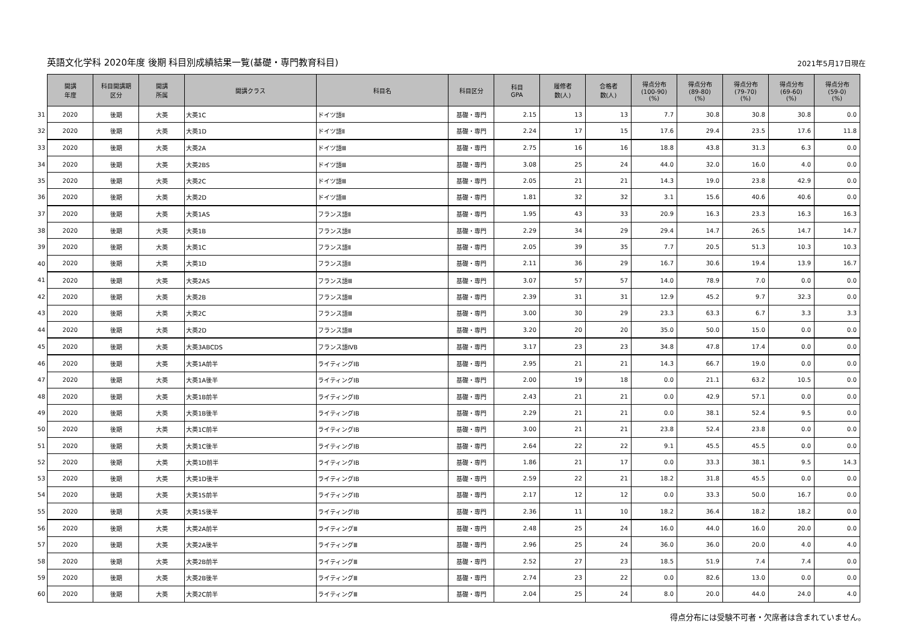英語文化学科 2020年度 後期 科目別成績結果一覧(基礎・専門教育科目)
2021年5月17日現在
| | 開講 年度 | 科目開講期 区分 | 開講 所属 | 開講クラス | 科目名 | 科目区分 | 科目 GPA | 履修者 数(人) | 合格者 数(人) | 得点分布 (100-90) (%) | 得点分布 (89-80) (%) | 得点分布 (79-70) (%) | 得点分布 (69-60) (%) | 得点分布 (59-0) (%) |
| 31 | 2020 | 後期 | 大英 | 大英1C | ドイツ語Ⅱ | 基礎・専門 | 2.15 | 13 | 13 | 7.7 | 30.8 | 30.8 | 30.8 | 0.0 |
| 32 | 2020 | 後期 | 大英 | 大英1D | ドイツ語Ⅱ | 基礎・専門 | 2.24 | 17 | 15 | 17.6 | 29.4 | 23.5 | 17.6 | 11.8 |
| 33 | 2020 | 後期 | 大英 | 大英2A | ドイツ語Ⅲ | 基礎・専門 | 2.75 | 16 | 16 | 18.8 | 43.8 | 31.3 | 6.3 | 0.0 |
| 34 | 2020 | 後期 | 大英 | 大英2BS | ドイツ語Ⅲ | 基礎・専門 | 3.08 | 25 | 24 | 44.0 | 32.0 | 16.0 | 4.0 | 0.0 |
| 35 | 2020 | 後期 | 大英 | 大英2C | ドイツ語Ⅲ | 基礎・専門 | 2.05 | 21 | 21 | 14.3 | 19.0 | 23.8 | 42.9 | 0.0 |
| 36 | 2020 | 後期 | 大英 | 大英2D | ドイツ語Ⅲ | 基礎・専門 | 1.81 | 32 | 32 | 3.1 | 15.6 | 40.6 | 40.6 | 0.0 |
| 37 | 2020 | 後期 | 大英 | 大英1AS | フランス語Ⅱ | 基礎・専門 | 1.95 | 43 | 33 | 20.9 | 16.3 | 23.3 | 16.3 | 16.3 |
| 38 | 2020 | 後期 | 大英 | 大英1B | フランス語Ⅱ | 基礎・専門 | 2.29 | 34 | 29 | 29.4 | 14.7 | 26.5 | 14.7 | 14.7 |
| 39 | 2020 | 後期 | 大英 | 大英1C | フランス語Ⅱ | 基礎・専門 | 2.05 | 39 | 35 | 7.7 | 20.5 | 51.3 | 10.3 | 10.3 |
| 40 | 2020 | 後期 | 大英 | 大英1D | フランス語Ⅱ | 基礎・専門 | 2.11 | 36 | 29 | 16.7 | 30.6 | 19.4 | 13.9 | 16.7 |
| 41 | 2020 | 後期 | 大英 | 大英2AS | フランス語Ⅲ | 基礎・専門 | 3.07 | 57 | 57 | 14.0 | 78.9 | 7.0 | 0.0 | 0.0 |
| 42 | 2020 | 後期 | 大英 | 大英2B | フランス語Ⅲ | 基礎・専門 | 2.39 | 31 | 31 | 12.9 | 45.2 | 9.7 | 32.3 | 0.0 |
| 43 | 2020 | 後期 | 大英 | 大英2C | フランス語Ⅲ | 基礎・専門 | 3.00 | 30 | 29 | 23.3 | 63.3 | 6.7 | 3.3 | 3.3 |
| 44 | 2020 | 後期 | 大英 | 大英2D | フランス語Ⅲ | 基礎・専門 | 3.20 | 20 | 20 | 35.0 | 50.0 | 15.0 | 0.0 | 0.0 |
| 45 | 2020 | 後期 | 大英 | 大英3ABCDS | フランス語ⅣB | 基礎・専門 | 3.17 | 23 | 23 | 34.8 | 47.8 | 17.4 | 0.0 | 0.0 |
| 46 | 2020 | 後期 | 大英 | 大英1A前半 | ライティングⅠB | 基礎・専門 | 2.95 | 21 | 21 | 14.3 | 66.7 | 19.0 | 0.0 | 0.0 |
| 47 | 2020 | 後期 | 大英 | 大英1A後半 | ライティングⅠB | 基礎・専門 | 2.00 | 19 | 18 | 0.0 | 21.1 | 63.2 | 10.5 | 0.0 |
| 48 | 2020 | 後期 | 大英 | 大英1B前半 | ライティングⅠB | 基礎・専門 | 2.43 | 21 | 21 | 0.0 | 42.9 | 57.1 | 0.0 | 0.0 |
| 49 | 2020 | 後期 | 大英 | 大英1B後半 | ライティングⅠB | 基礎・専門 | 2.29 | 21 | 21 | 0.0 | 38.1 | 52.4 | 9.5 | 0.0 |
| 50 | 2020 | 後期 | 大英 | 大英1C前半 | ライティングⅠB | 基礎・専門 | 3.00 | 21 | 21 | 23.8 | 52.4 | 23.8 | 0.0 | 0.0 |
| 51 | 2020 | 後期 | 大英 | 大英1C後半 | ライティングⅠB | 基礎・専門 | 2.64 | 22 | 22 | 9.1 | 45.5 | 45.5 | 0.0 | 0.0 |
| 52 | 2020 | 後期 | 大英 | 大英1D前半 | ライティングⅠB | 基礎・専門 | 1.86 | 21 | 17 | 0.0 | 33.3 | 38.1 | 9.5 | 14.3 |
| 53 | 2020 | 後期 | 大英 | 大英1D後半 | ライティングⅠB | 基礎・専門 | 2.59 | 22 | 21 | 18.2 | 31.8 | 45.5 | 0.0 | 0.0 |
| 54 | 2020 | 後期 | 大英 | 大英1S前半 | ライティングⅠB | 基礎・専門 | 2.17 | 12 | 12 | 0.0 | 33.3 | 50.0 | 16.7 | 0.0 |
| 55 | 2020 | 後期 | 大英 | 大英1S後半 | ライティングⅠB | 基礎・専門 | 2.36 | 11 | 10 | 18.2 | 36.4 | 18.2 | 18.2 | 0.0 |
| 56 | 2020 | 後期 | 大英 | 大英2A前半 | ライティングⅢ | 基礎・専門 | 2.48 | 25 | 24 | 16.0 | 44.0 | 16.0 | 20.0 | 0.0 |
| 57 | 2020 | 後期 | 大英 | 大英2A後半 | ライティングⅢ | 基礎・専門 | 2.96 | 25 | 24 | 36.0 | 36.0 | 20.0 | 4.0 | 4.0 |
| 58 | 2020 | 後期 | 大英 | 大英2B前半 | ライティングⅢ | 基礎・専門 | 2.52 | 27 | 23 | 18.5 | 51.9 | 7.4 | 7.4 | 0.0 |
| 59 | 2020 | 後期 | 大英 | 大英2B後半 | ライティングⅢ | 基礎・専門 | 2.74 | 23 | 22 | 0.0 | 82.6 | 13.0 | 0.0 | 0.0 |
| 60 | 2020 | 後期 | 大英 | 大英2C前半 | ライティングⅢ | 基礎・専門 | 2.04 | 25 | 24 | 8.0 | 20.0 | 44.0 | 24.0 | 4.0 |
得点分布には受験不可者・欠席者は含まれていません。